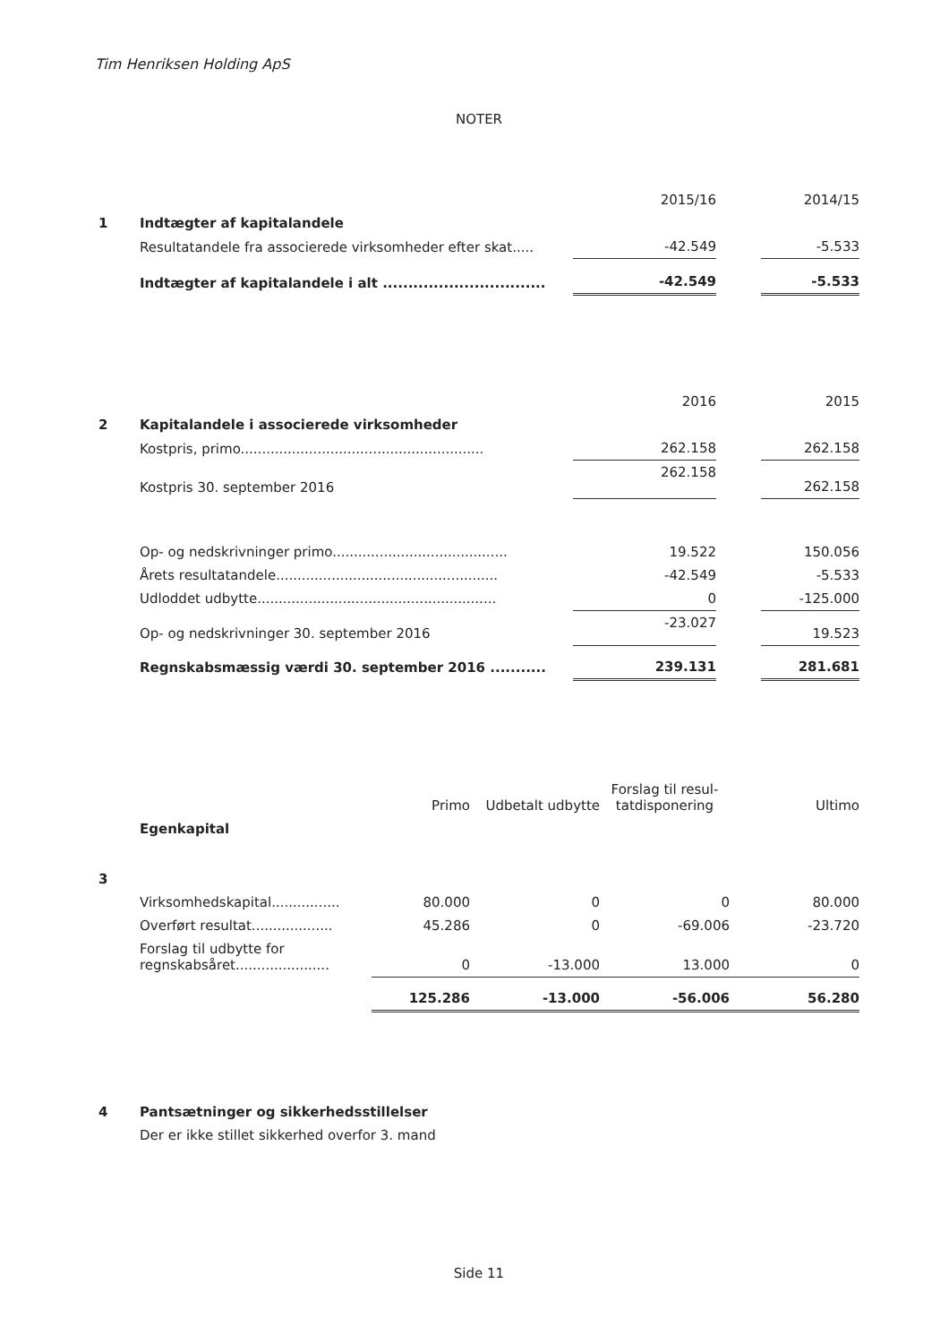Tim Henriksen Holding ApS
NOTER
| | | 2015/16 | | 2014/15 |
| 1 | Indtægter af kapitalandele | | | |
| | Resultatandele fra associerede virksomheder efter skat..... | -42.549 | | -5.533 |
| | Indtægter af kapitalandele i alt ................................ | -42.549 | | -5.533 |
| | | 2016 | | 2015 |
| 2 | Kapitalandele i associerede virksomheder | | | |
| | Kostpris, primo......................................................... | 262.158 | | 262.158 |
| | Kostpris 30. september 2016 | 262.158 | | 262.158 |
| | Op- og nedskrivninger primo......................................... | 19.522 | | 150.056 |
| | Årets resultatandele.................................................... | -42.549 | | -5.533 |
| | Udloddet udbytte........................................................ | 0 | | -125.000 |
| | Op- og nedskrivninger 30. september 2016 | -23.027 | | 19.523 |
| | Regnskabsmæssig værdi 30. september 2016 ........... | 239.131 | | 281.681 |
| | | Primo | Udbetalt udbytte | Forslag til resul- tatdisponering | Ultimo |
| 3 | Egenkapital | | | | |
| | Virksomhedskapital................ | 80.000 | 0 | 0 | 80.000 |
| | Overført resultat................... | 45.286 | 0 | -69.006 | -23.720 |
| | Forslag til udbytte for regnskabsåret...................... | 0 | -13.000 | 13.000 | 0 |
| | | 125.286 | -13.000 | -56.006 | 56.280 |
| 4 | Pantsætninger og sikkerhedsstillelser |
| | Der er ikke stillet sikkerhed overfor 3. mand |
Side 11